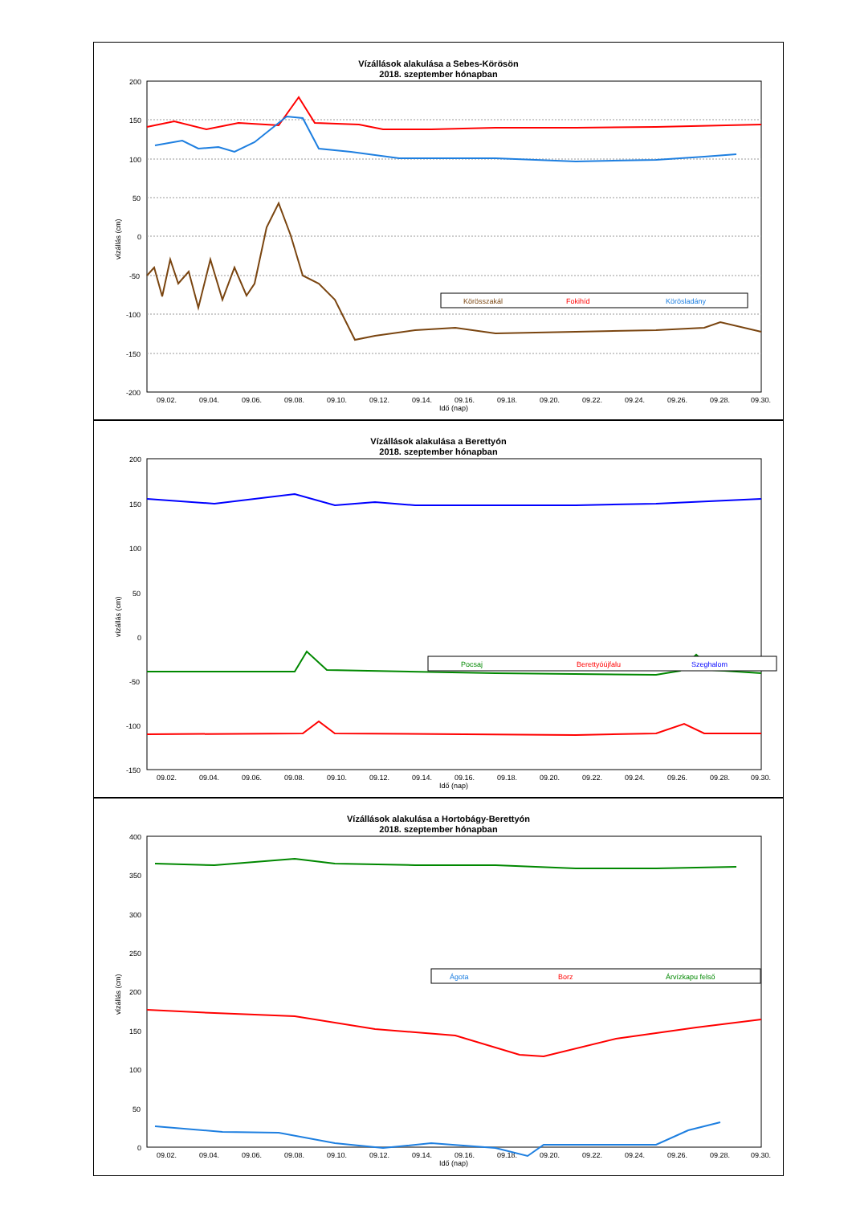Vízállások alakulása a Sebes-Körösön
2018. szeptember hónapban
200
150
100
50
0
-50
-100
-150
-200
09.02.
09.04.
09.06.
09.08.
09.10.
09.12.
09.14.
09.16.
09.18.
09.20.
09.22.
09.24.
09.26.
09.28.
09.30.
Idő (nap)
vízállás (cm)
Körösszakál
Fokihíd
Körösladány
Vízállások alakulása a Berettyón
2018. szeptember hónapban
200
150
100
50
0
-50
-100
-150
09.02.
09.04.
09.06.
09.08.
09.10.
09.12.
09.14.
09.16.
09.18.
09.20.
09.22.
09.24.
09.26.
09.28.
09.30.
Idő (nap)
vízállás (cm)
Pocsaj
Berettyóújfalu
Szeghalom
Vízállások alakulása a Hortobágy-Berettyón
2018. szeptember hónapban
400
350
300
250
200
150
100
50
0
09.02.
09.04.
09.06.
09.08.
09.10.
09.12.
09.14.
09.16.
09.18.
09.20.
09.22.
09.24.
09.26.
09.28.
09.30.
Idő (nap)
vízállás (cm)
Ágota
Borz
Árvízkapu felső